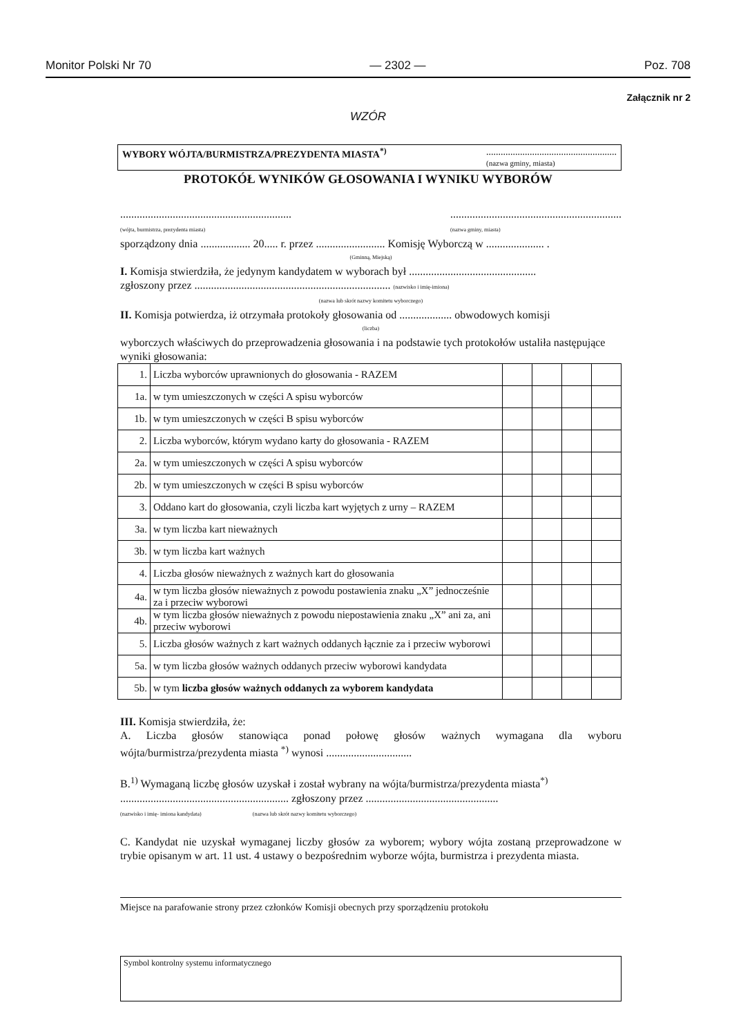Monitor Polski Nr 70 — 2302 — Poz. 708
Załącznik nr 2
WZÓR
WYBORY WÓJTA/BURMISTRZA/PREZYDENTA MIASTA<sup>*)</sup>......................................................
(nazwa gminy, miasta)
PROTOKÓŁ WYNIKÓW GŁOSOWANIA I WYNIKU WYBORÓW
..............................................................
(wójta, burmistrza, prezydenta miasta)..............................................................
(nazwa gminy, miasta)
sporządzony dnia .................. 20..... r. przez ......................... Komisję Wyborczą w ..................... .
(Gminną, Miejską)
I. Komisja stwierdziła, że jedynym kandydatem w wyborach był ..............................................
zgłoszony przez ....................................................................... (nazwisko i imię-imiona)
(nazwa lub skrót nazwy komitetu wyborczego)
II. Komisja potwierdza, iż otrzymała protokoły głosowania od ................... obwodowych komisji
(liczba)
wyborczych właściwych do przeprowadzenia głosowania i na podstawie tych protokołów ustaliła następujące wyniki głosowania:
| 1. | Liczba wyborców uprawnionych do głosowania - RAZEM | | | | |
| 1a. | w tym umieszczonych w części A spisu wyborców | | | | |
| 1b. | w tym umieszczonych w części B spisu wyborców | | | | |
| 2. | Liczba wyborców, którym wydano karty do głosowania - RAZEM | | | | |
| 2a. | w tym umieszczonych w części A spisu wyborców | | | | |
| 2b. | w tym umieszczonych w części B spisu wyborców | | | | |
| 3. | Oddano kart do głosowania, czyli liczba kart wyjętych z urny – RAZEM | | | | |
| 3a. | w tym liczba kart nieważnych | | | | |
| 3b. | w tym liczba kart ważnych | | | | |
| 4. | Liczba głosów nieważnych z ważnych kart do głosowania | | | | |
| 4a. | w tym liczba głosów nieważnych z powodu postawienia znaku „X” jednocześnie za i przeciw wyborowi | | | | |
| 4b. | w tym liczba głosów nieważnych z powodu niepostawienia znaku „X” ani za, ani przeciw wyborowi | | | | |
| 5. | Liczba głosów ważnych z kart ważnych oddanych łącznie za i przeciw wyborowi | | | | |
| 5a. | w tym liczba głosów ważnych oddanych przeciw wyborowi kandydata | | | | |
| 5b. | w tym liczba głosów ważnych oddanych za wyborem kandydata | | | | |
III. Komisja stwierdziła, że:
A. Liczba głosów stanowiąca ponad połowę głosów ważnych wymagana dla wyboru wójta/burmistrza/prezydenta miasta <sup>*)</sup> wynosi ...............................
B.<sup>1)</sup> Wymaganą liczbę głosów uzyskał i został wybrany na wójta/burmistrza/prezydenta miasta<sup>*)</sup>
............................................................. zgłoszony przez ................................................
(nazwisko i imię- imiona kandydata) (nazwa lub skrót nazwy komitetu wyborczego)
C. Kandydat nie uzyskał wymaganej liczby głosów za wyborem; wybory wójta zostaną przeprowadzone w trybie opisanym w art. 11 ust. 4 ustawy o bezpośrednim wyborze wójta, burmistrza i prezydenta miasta.
Miejsce na parafowanie strony przez członków Komisji obecnych przy sporządzeniu protokołu
Symbol kontrolny systemu informatycznego